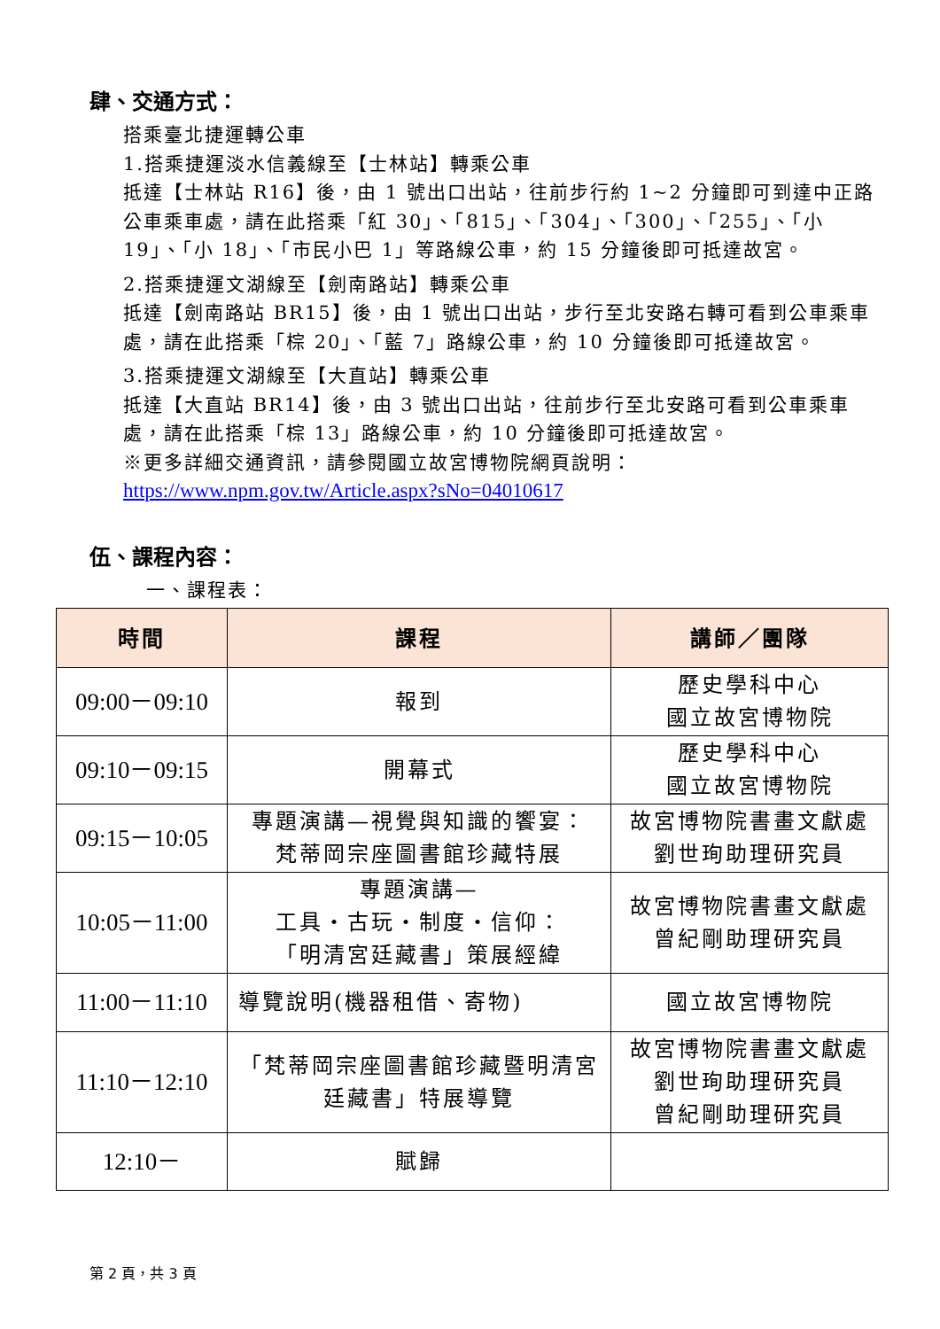肆、交通方式：
搭乘臺北捷運轉公車
1.搭乘捷運淡水信義線至【士林站】轉乘公車
抵達【士林站 R16】後，由 1 號出口出站，往前步行約 1~2 分鐘即可到達中正路公車乘車處，請在此搭乘「紅 30」、「815」、「304」、「300」、「255」、「小 19」、「小 18」、「市民小巴 1」等路線公車，約 15 分鐘後即可抵達故宮。
2.搭乘捷運文湖線至【劍南路站】轉乘公車
抵達【劍南路站 BR15】後，由 1 號出口出站，步行至北安路右轉可看到公車乘車處，請在此搭乘「棕 20」、「藍 7」路線公車，約 10 分鐘後即可抵達故宮。
3.搭乘捷運文湖線至【大直站】轉乘公車
抵達【大直站 BR14】後，由 3 號出口出站，往前步行至北安路可看到公車乘車處，請在此搭乘「棕 13」路線公車，約 10 分鐘後即可抵達故宮。
※更多詳細交通資訊，請參閱國立故宮博物院網頁說明：
https://www.npm.gov.tw/Article.aspx?sNo=04010617
伍、課程內容：
一、課程表：
| 時間 | 課程 | 講師／團隊 |
| --- | --- | --- |
| 09:00－09:10 | 報到 | 歷史學科中心 國立故宮博物院 |
| 09:10－09:15 | 開幕式 | 歷史學科中心 國立故宮博物院 |
| 09:15－10:05 | 專題演講—視覺與知識的饗宴： 梵蒂岡宗座圖書館珍藏特展 | 故宮博物院書畫文獻處 劉世珣助理研究員 |
| 10:05－11:00 | 專題演講— 工具‧古玩‧制度‧信仰： 「明清宮廷藏書」策展經緯 | 故宮博物院書畫文獻處 曾紀剛助理研究員 |
| 11:00－11:10 | 導覽說明(機器租借、寄物) | 國立故宮博物院 |
| 11:10－12:10 | 「梵蒂岡宗座圖書館珍藏暨明清宮廷藏書」特展導覽 | 故宮博物院書畫文獻處 劉世珣助理研究員 曾紀剛助理研究員 |
| 12:10－ | 賦歸 | |
第 2 頁，共 3 頁